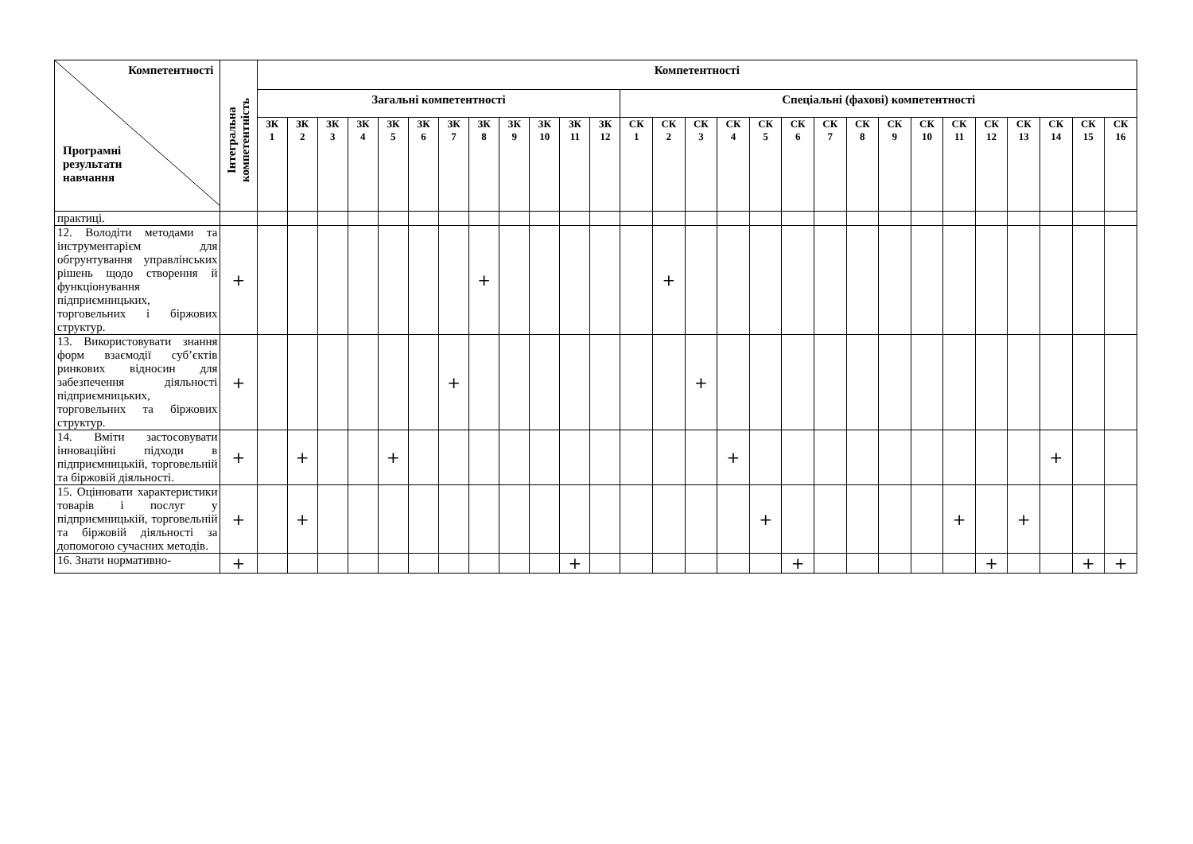| Компетентності Програмні результати навчання | Інтегральна компетентність | Компетентності | | | | | | | | | | | | | | | | | | | | | | | | | | | |
| --- | --- | --- | --- | --- | --- | --- | --- | --- | --- | --- | --- | --- | --- | --- | --- | --- | --- | --- | --- | --- | --- | --- | --- | --- | --- | --- | --- | --- | --- |
| | | Загальні компетентності | | | | | | | | | | | | Спеціальні (фахові) компетентності | | | | | | | | | | | | | | | |
| | | ЗК 1 | ЗК 2 | ЗК 3 | ЗК 4 | ЗК 5 | ЗК 6 | ЗК 7 | ЗК 8 | ЗК 9 | ЗК 10 | ЗК 11 | ЗК 12 | СК 1 | СК 2 | СК 3 | СК 4 | СК 5 | СК 6 | СК 7 | СК 8 | СК 9 | СК 10 | СК 11 | СК 12 | СК 13 | СК 14 | СК 15 | СК 16 |
| практиці. | | | | | | | | | | | | | | | | | | | | | | | | | | | | | |
| 12. Володіти методами та інструментарієм для обгрунтування управлінських рішень щодо створення й функціонування підприємницьких, торговельних і біржових структур. | + | | | | | | | | + | | | | | | + | | | | | | | | | | | | | | |
| 13. Використовувати знання форм взаємодії суб’єктів ринкових відносин для забезпечення діяльності підприємницьких, торговельних та біржових структур. | + | | | | | | | + | | | | | | | | + | | | | | | | | | | | | | |
| 14. Вміти застосовувати інноваційні підходи в підприємницькій, торговельній та біржовій діяльності. | + | | + | | | + | | | | | | | | | | | + | | | | | | | | | | + | | |
| 15. Оцінювати характеристики товарів і послуг у підприємницькій, торговельній та біржовій діяльності за допомогою сучасних методів. | + | | + | | | | | | | | | | | | | | | + | | | | | | + | | + | | | |
| 16. Знати нормативно- | + | | | | | | | | | | | + | | | | | | | + | | | | | | + | | | + | + |